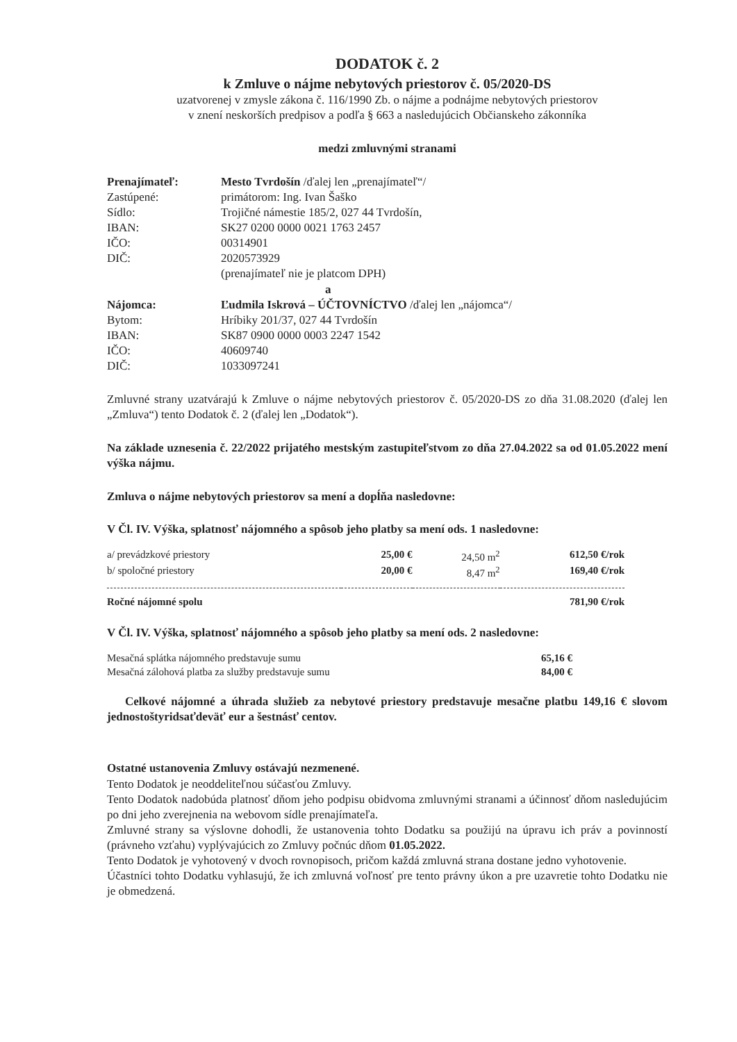DODATOK č. 2
k Zmluve o nájme nebytových priestorov č. 05/2020-DS
uzatvorenej v zmysle zákona č. 116/1990 Zb. o nájme a podnájme nebytových priestorov
v znení neskorších predpisov a podľa § 663 a nasledujúcich Občianskeho zákonníka
medzi zmluvnými stranami
| Prenajímateľ: | Mesto Tvrdošín /ďalej len „prenajímateľ“/ |
| Zastúpené: | primátorom: Ing. Ivan Šaško |
| Sídlo: | Trojičné námestie 185/2, 027 44 Tvrdošín, |
| IBAN: | SK27 0200 0000 0021 1763 2457 |
| IČO: | 00314901 |
| DIČ: | 2020573929 |
| | (prenajímateľ nie je platcom DPH) |
| | a |
| Nájomca: | Ľudmila Iskrová – ÚČTOVNÍCTVO /ďalej len „nájomca“/ |
| Bytom: | Hríbiky 201/37, 027 44 Tvrdošín |
| IBAN: | SK87 0900 0000 0003 2247 1542 |
| IČO: | 40609740 |
| DIČ: | 1033097241 |
Zmluvné strany uzatvárajú k Zmluve o nájme nebytových priestorov č. 05/2020-DS zo dňa 31.08.2020 (ďalej len „Zmluva“) tento Dodatok č. 2 (ďalej len „Dodatok“).
Na základe uznesenia č. 22/2022 prijatého mestským zastupiteľstvom zo dňa 27.04.2022 sa od 01.05.2022 mení výška nájmu.
Zmluva o nájme nebytových priestorov sa mení a dopĺňa nasledovne:
V Čl. IV. Výška, splatnosť nájomného a spôsob jeho platby sa mení ods. 1 nasledovne:
| a/ prevádzkové priestory | 25,00 € | 24,50 m<sup>2</sup> | 612,50 €/rok |
| b/ spoločné priestory | 20,00 € | 8,47 m<sup>2</sup> | 169,40 €/rok |
| Ročné nájomné spolu | | | 781,90 €/rok |
V Čl. IV. Výška, splatnosť nájomného a spôsob jeho platby sa mení ods. 2 nasledovne:
| Mesačná splátka nájomného predstavuje sumu | 65,16 € |
| Mesačná zálohová platba za služby predstavuje sumu | 84,00 € |
Celkové nájomné a úhrada služieb za nebytové priestory predstavuje mesačne platbu 149,16 € slovom jednostoštyridsaťdeväť eur a šestnásť centov.
Ostatné ustanovenia Zmluvy ostávajú nezmenené.
Tento Dodatok je neoddeliteľnou súčasťou Zmluvy.
Tento Dodatok nadobúda platnosť dňom jeho podpisu obidvoma zmluvnými stranami a účinnosť dňom nasledujúcim po dni jeho zverejnenia na webovom sídle prenajímateľa.
Zmluvné strany sa výslovne dohodli, že ustanovenia tohto Dodatku sa použijú na úpravu ich práv a povinností (právneho vzťahu) vyplývajúcich zo Zmluvy počnúc dňom 01.05.2022.
Tento Dodatok je vyhotovený v dvoch rovnopisoch, pričom každá zmluvná strana dostane jedno vyhotovenie.
Účastníci tohto Dodatku vyhlasujú, že ich zmluvná voľnosť pre tento právny úkon a pre uzavretie tohto Dodatku nie je obmedzená.